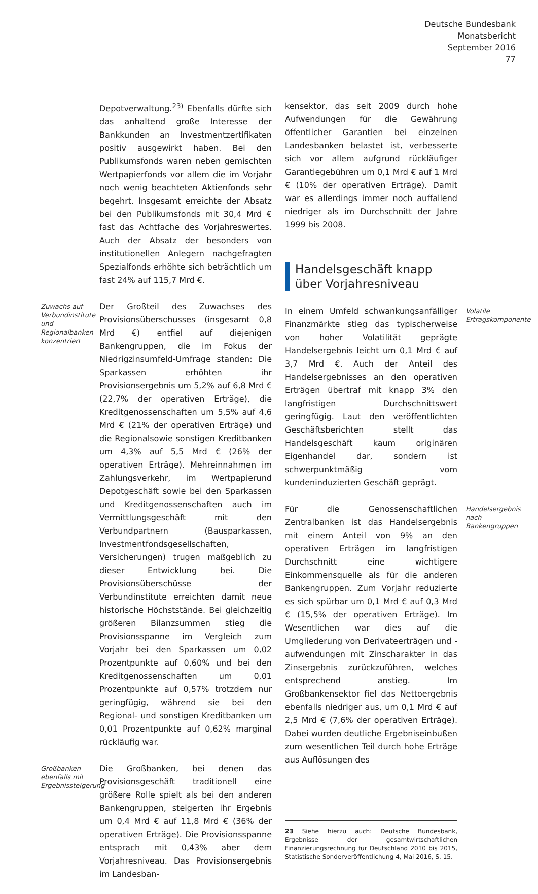Deutsche Bundesbank
Monatsbericht
September 2016
77
Depotverwaltung.<sup>23)</sup> Ebenfalls dürfte sich das anhaltend große Interesse der Bankkunden an Investmentzertifikaten positiv ausgewirkt haben. Bei den Publikumsfonds waren neben gemischten Wertpapierfonds vor allem die im Vorjahr noch wenig beachteten Aktienfonds sehr begehrt. Insgesamt erreichte der Absatz bei den Publikumsfonds mit 30,4 Mrd € fast das Achtfache des Vorjahreswertes. Auch der Absatz der besonders von institutionellen Anlegern nachgefragten Spezialfonds erhöhte sich beträchtlich um fast 24% auf 115,7 Mrd €.
Zuwachs auf Verbundinstitute und Regionalbanken konzentriert
Der Großteil des Zuwachses des Provisionsüberschusses (insgesamt 0,8 Mrd €) entfiel auf diejenigen Bankengruppen, die im Fokus der Niedrigzinsumfeld-Umfrage standen: Die Sparkassen erhöhten ihr Provisionsergebnis um 5,2% auf 6,8 Mrd € (22,7% der operativen Erträge), die Kreditgenossenschaften um 5,5% auf 4,6 Mrd € (21% der operativen Erträge) und die Regionalsowie sonstigen Kreditbanken um 4,3% auf 5,5 Mrd € (26% der operativen Erträge). Mehreinnahmen im Zahlungsverkehr, im Wertpapierund Depotgeschäft sowie bei den Sparkassen und Kreditgenossenschaften auch im Vermittlungsgeschäft mit den Verbundpartnern (Bausparkassen, Investmentfondsgesellschaften, Versicherungen) trugen maßgeblich zu dieser Entwicklung bei. Die Provisionsüberschüsse der Verbundinstitute erreichten damit neue historische Höchststände. Bei gleichzeitig größeren Bilanzsummen stieg die Provisionsspanne im Vergleich zum Vorjahr bei den Sparkassen um 0,02 Prozentpunkte auf 0,60% und bei den Kreditgenossenschaften um 0,01 Prozentpunkte auf 0,57% trotzdem nur geringfügig, während sie bei den Regional- und sonstigen Kreditbanken um 0,01 Prozentpunkte auf 0,62% marginal rückläufig war.
Großbanken ebenfalls mit Ergebnissteigerung
Die Großbanken, bei denen das Provisionsgeschäft traditionell eine größere Rolle spielt als bei den anderen Bankengruppen, steigerten ihr Ergebnis um 0,4 Mrd € auf 11,8 Mrd € (36% der operativen Erträge). Die Provisionsspanne entsprach mit 0,43% aber dem Vorjahresniveau. Das Provisionsergebnis im Landesban-
kensektor, das seit 2009 durch hohe Aufwendungen für die Gewährung öffentlicher Garantien bei einzelnen Landesbanken belastet ist, verbesserte sich vor allem aufgrund rückläufiger Garantiegebühren um 0,1 Mrd € auf 1 Mrd € (10% der operativen Erträge). Damit war es allerdings immer noch auffallend niedriger als im Durchschnitt der Jahre 1999 bis 2008.
Handelsgeschäft knapp über Vorjahresniveau
In einem Umfeld schwankungsanfälliger Finanzmärkte stieg das typischerweise von hoher Volatilität geprägte Handelsergebnis leicht um 0,1 Mrd € auf 3,7 Mrd €. Auch der Anteil des Handelsergebnisses an den operativen Erträgen übertraf mit knapp 3% den langfristigen Durchschnittswert geringfügig. Laut den veröffentlichten Geschäftsberichten stellt das Handelsgeschäft kaum originären Eigenhandel dar, sondern ist schwerpunktmäßig vom kundeninduzierten Geschäft geprägt.
Volatile Ertragskomponente
Für die Genossenschaftlichen Zentralbanken ist das Handelsergebnis mit einem Anteil von 9% an den operativen Erträgen im langfristigen Durchschnitt eine wichtigere Einkommensquelle als für die anderen Bankengruppen. Zum Vorjahr reduzierte es sich spürbar um 0,1 Mrd € auf 0,3 Mrd € (15,5% der operativen Erträge). Im Wesentlichen war dies auf die Umgliederung von Derivateerträgen und -aufwendungen mit Zinscharakter in das Zinsergebnis zurückzuführen, welches entsprechend anstieg. Im Großbankensektor fiel das Nettoergebnis ebenfalls niedriger aus, um 0,1 Mrd € auf 2,5 Mrd € (7,6% der operativen Erträge). Dabei wurden deutliche Ergebniseinbußen zum wesentlichen Teil durch hohe Erträge aus Auflösungen des
Handelsergebnis nach Bankengruppen
23 Siehe hierzu auch: Deutsche Bundesbank, Ergebnisse der gesamtwirtschaftlichen Finanzierungsrechnung für Deutschland 2010 bis 2015, Statistische Sonderveröffentlichung 4, Mai 2016, S. 15.